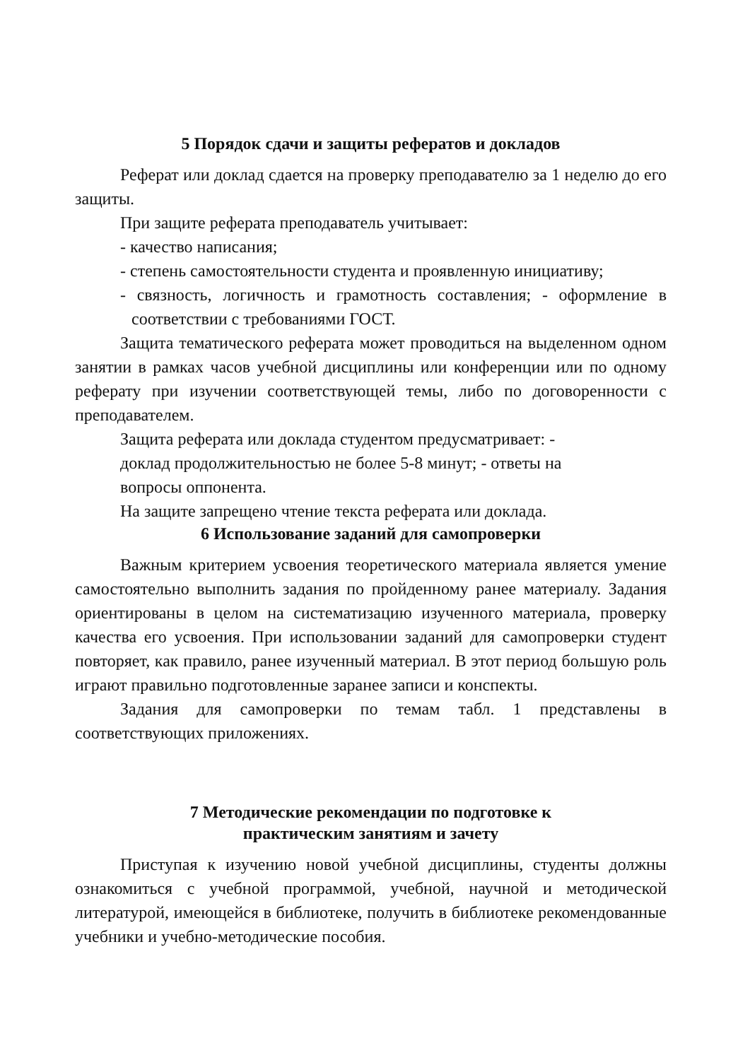5 Порядок сдачи и защиты рефератов и докладов
Реферат или доклад сдается на проверку преподавателю за 1 неделю до его защиты.
При защите реферата преподаватель учитывает:
- качество написания;
- степень самостоятельности студента и проявленную инициативу;
- связность, логичность и грамотность составления; - оформление в соответствии с требованиями ГОСТ.
Защита тематического реферата может проводиться на выделенном одном занятии в рамках часов учебной дисциплины или конференции или по одному реферату при изучении соответствующей темы, либо по договоренности с преподавателем.
Защита реферата или доклада студентом предусматривает: -
доклад продолжительностью не более 5-8 минут; - ответы на
вопросы оппонента.
На защите запрещено чтение текста реферата или доклада.
6 Использование заданий для самопроверки
Важным критерием усвоения теоретического материала является умение самостоятельно выполнить задания по пройденному ранее материалу. Задания ориентированы в целом на систематизацию изученного материала, проверку качества его усвоения. При использовании заданий для самопроверки студент повторяет, как правило, ранее изученный материал. В этот период большую роль играют правильно подготовленные заранее записи и конспекты.
Задания для самопроверки по темам табл. 1 представлены в соответствующих приложениях.
7 Методические рекомендации по подготовке к
практическим занятиям и зачету
Приступая к изучению новой учебной дисциплины, студенты должны ознакомиться с учебной программой, учебной, научной и методической литературой, имеющейся в библиотеке, получить в библиотеке рекомендованные учебники и учебно-методические пособия.